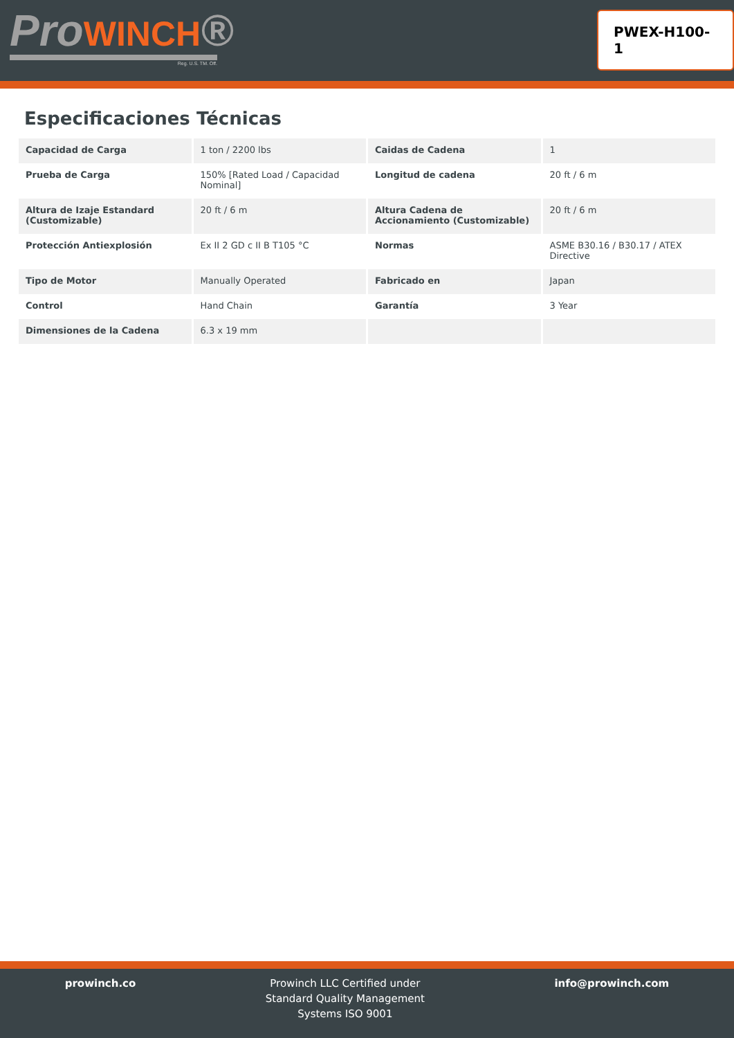ProWINCH®
Reg. U.S. TM. Off.
PWEX-H100-1
Especificaciones Técnicas
| Capacidad de Carga | 1 ton / 2200 lbs | Caidas de Cadena | 1 |
| Prueba de Carga | 150% [Rated Load / Capacidad Nominal] | Longitud de cadena | 20 ft / 6 m |
| Altura de Izaje Estandard (Customizable) | 20 ft / 6 m | Altura Cadena de Accionamiento (Customizable) | 20 ft / 6 m |
| Protección Antiexplosión | Ex II 2 GD c II B T105 °C | Normas | ASME B30.16 / B30.17 / ATEX Directive |
| Tipo de Motor | Manually Operated | Fabricado en | Japan |
| Control | Hand Chain | Garantía | 3 Year |
| Dimensiones de la Cadena | 6.3 x 19 mm | | |
prowinch.co Prowinch LLC Certified under
Standard Quality Management
Systems ISO 9001
info@prowinch.com